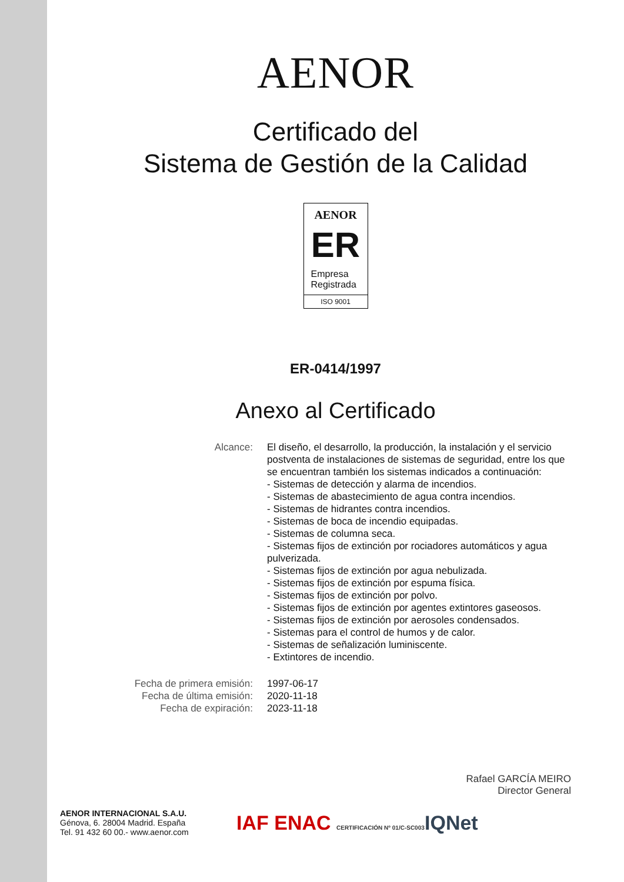AENOR
Certificado del
Sistema de Gestión de la Calidad
AENOR
ER
Empresa
Registrada
ISO 9001
ER-0414/1997
Anexo al Certificado
Alcance: El diseño, el desarrollo, la producción, la instalación y el servicio postventa de instalaciones de sistemas de seguridad, entre los que se encuentran también los sistemas indicados a continuación:
- Sistemas de detección y alarma de incendios.
- Sistemas de abastecimiento de agua contra incendios.
- Sistemas de hidrantes contra incendios.
- Sistemas de boca de incendio equipadas.
- Sistemas de columna seca.
- Sistemas fijos de extinción por rociadores automáticos y agua pulverizada.
- Sistemas fijos de extinción por agua nebulizada.
- Sistemas fijos de extinción por espuma física.
- Sistemas fijos de extinción por polvo.
- Sistemas fijos de extinción por agentes extintores gaseosos.
- Sistemas fijos de extinción por aerosoles condensados.
- Sistemas para el control de humos y de calor.
- Sistemas de señalización luminiscente.
- Extintores de incendio.
Fecha de primera emisión: 1997-06-17
Fecha de última emisión: 2020-11-18
Fecha de expiración: 2023-11-18
Rafael GARCÍA MEIRO
Director General
AENOR INTERNACIONAL S.A.U.
Génova, 6. 28004 Madrid. España
Tel. 91 432 60 00.- www.aenor.com
IAF ENAC CERTIFICACIÓN Nº 01/C-SC003
IQNet